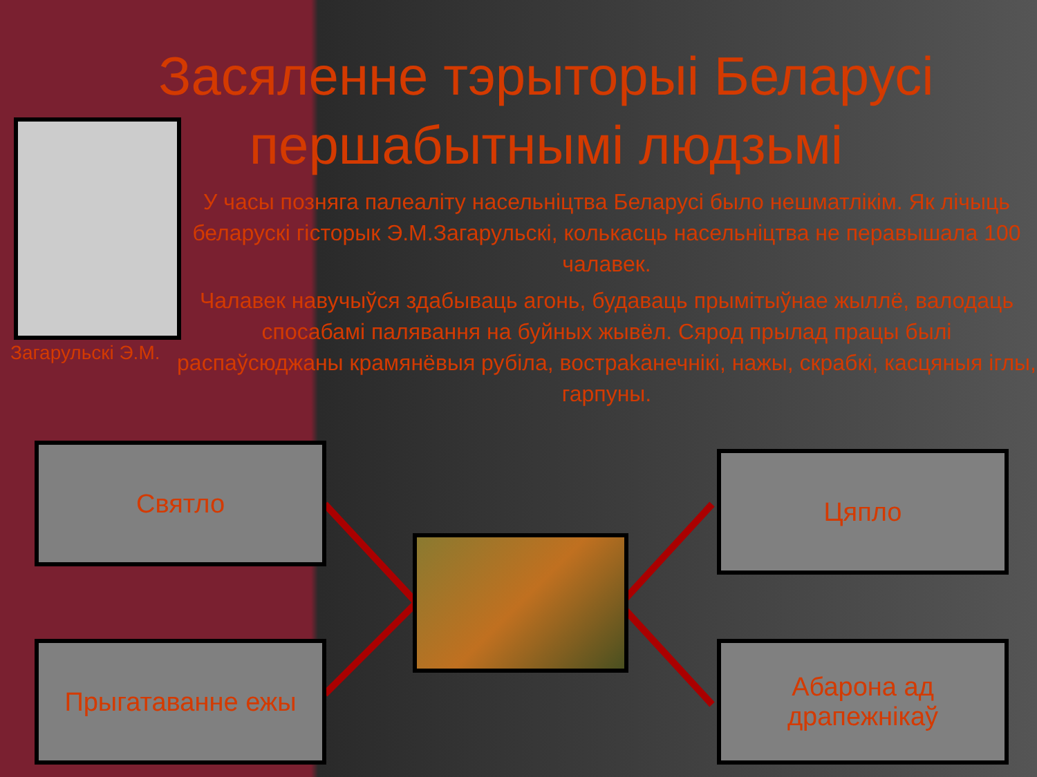Засяленне тэрыторыі Беларусі першабытнымі людзьмі
Загарульскі Э.М.
У часы позняга палеаліту насельніцтва Беларусі было нешматлікім. Як лічыць беларускі гісторык Э.М.Загарульскі, колькасць насельніцтва не перавышала 100 чалавек.
Чалавек навучыўся здабываць агонь, будаваць прымітыўнае жыллё, валодаць спосабамі палявання на буйных жывёл. Сярод прылад працы былі распаўсюджаны крамянёвыя рубіла, вострakанечнікі, нажы, скрабкі, касцяныя іглы, гарпуны.
Святло
Прыгатаванне ежы
Цяпло
Абарона ад драпежнікаў